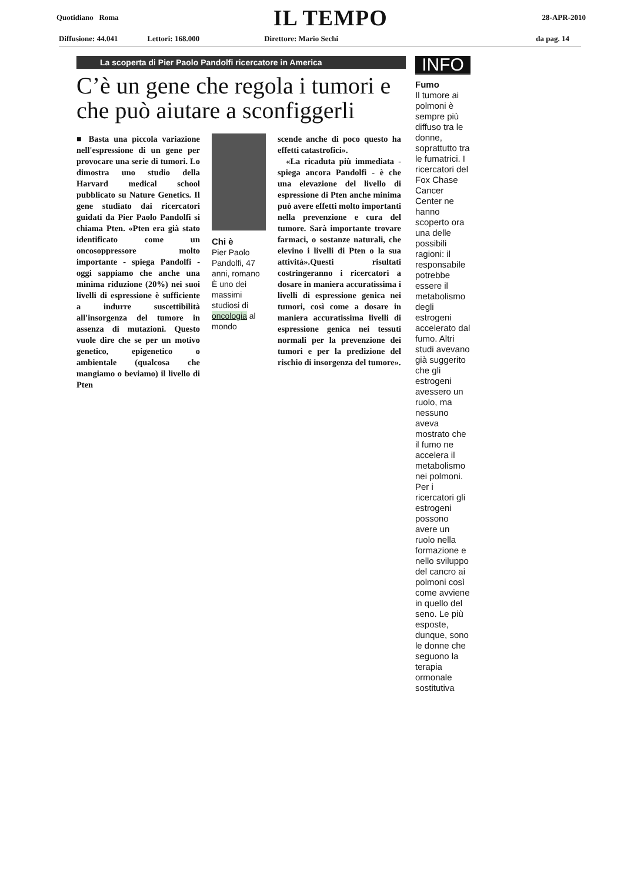Quotidiano Roma IL TEMPO 28-APR-2010
Diffusione: 44.041 Lettori: 168.000 Direttore: Mario Sechi da pag. 14
La scoperta di Pier Paolo Pandolfi ricercatore in America
C’è un gene che regola i tumori e che può aiutare a sconfiggerli
■ Basta una piccola variazione nell'espressione di un gene per provocare una serie di tumori. Lo dimostra uno studio della Harvard medical school pubblicato su Nature Genetics. Il gene studiato dai ricercatori guidati da Pier Paolo Pandolfi si chiama Pten. «Pten era già stato identificato come un oncosoppressore molto importante - spiega Pandolfi - oggi sappiamo che anche una minima riduzione (20%) nei suoi livelli di espressione è sufficiente a indurre suscettibilità all'insorgenza del tumore in assenza di mutazioni. Questo vuole dire che se per un motivo genetico, epigenetico o ambientale (qualcosa che mangiamo o beviamo) il livello di Pten
Chi è
Pier Paolo Pandolfi, 47 anni, romano
È uno dei massimi studiosi di oncologia al mondo
scende anche di poco questo ha effetti catastrofici».
«La ricaduta più immediata - spiega ancora Pandolfi - è che una elevazione del livello di espressione di Pten anche minima può avere effetti molto importanti nella prevenzione e cura del tumore. Sarà importante trovare farmaci, o sostanze naturali, che elevino i livelli di Pten o la sua attività».Questi risultati costringeranno i ricercatori a dosare in maniera accuratissima i livelli di espressione genica nei tumori, così come a dosare in maniera accuratissima livelli di espressione genica nei tessuti normali per la prevenzione dei tumori e per la predizione del rischio di insorgenza del tumore».
INFO
Fumo
Il tumore ai polmoni è sempre più diffuso tra le donne, soprattutto tra le fumatrici. I ricercatori del Fox Chase Cancer Center ne hanno scoperto ora una delle possibili ragioni: il responsabile potrebbe essere il metabolismo degli estrogeni accelerato dal fumo. Altri studi avevano già suggerito che gli estrogeni avessero un ruolo, ma nessuno aveva mostrato che il fumo ne accelera il metabolismo nei polmoni. Per i ricercatori gli estrogeni possono avere un ruolo nella formazione e nello sviluppo del cancro ai polmoni così come avviene in quello del seno. Le più esposte, dunque, sono le donne che seguono la terapia ormonale sostitutiva